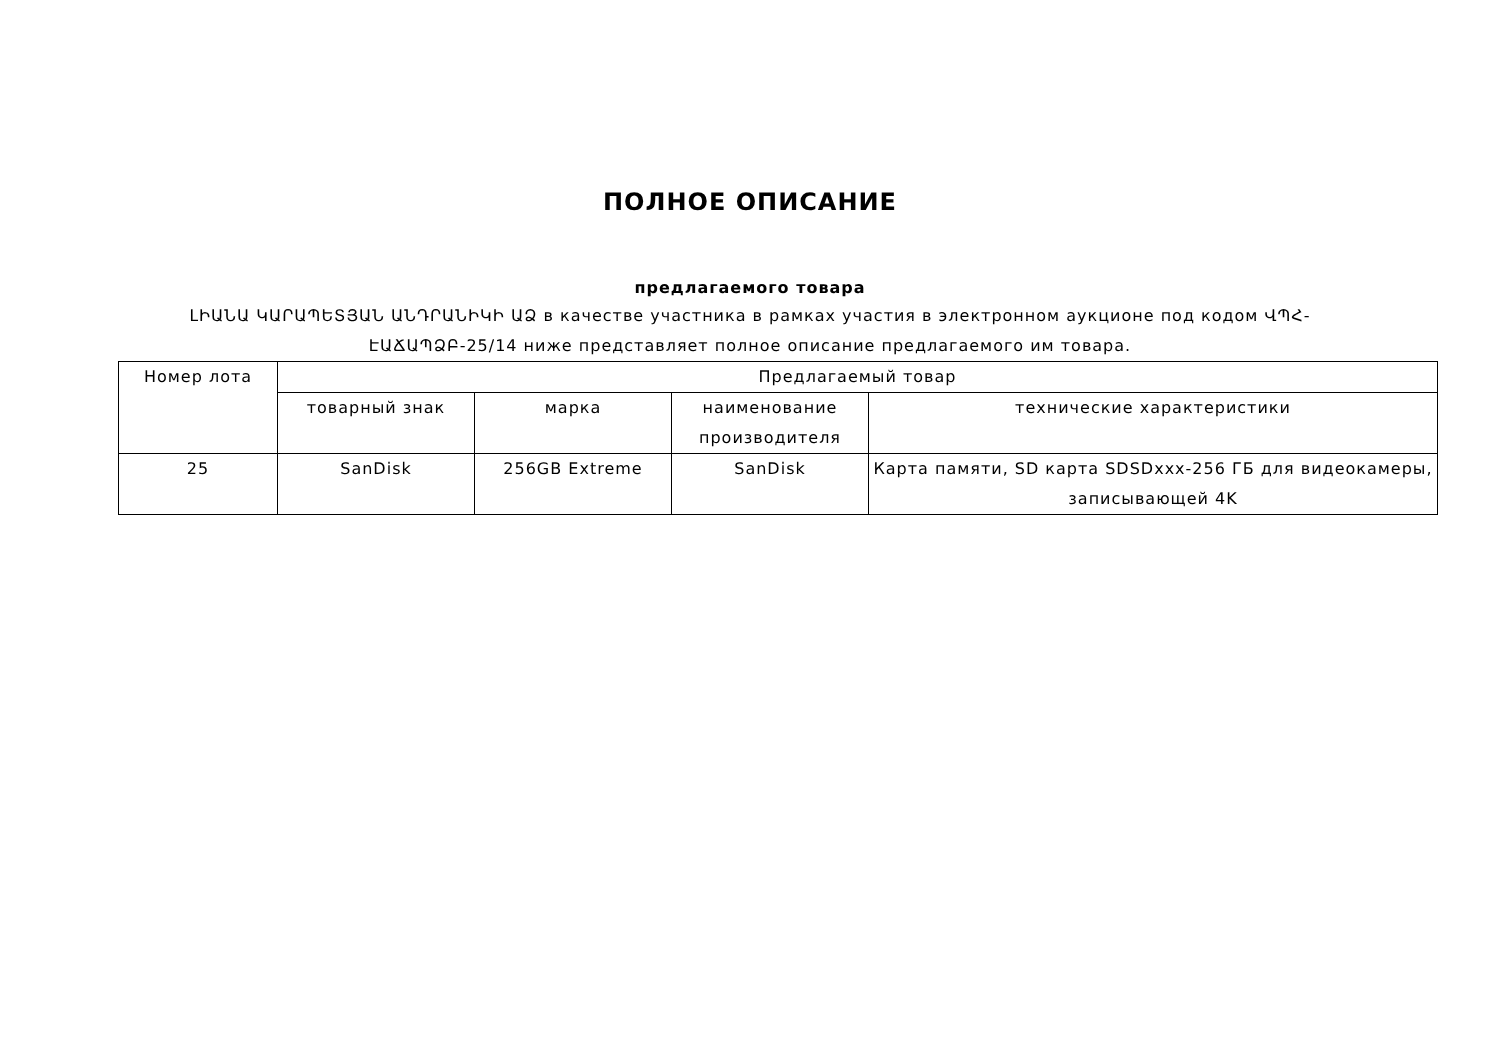ПОЛНОЕ ОПИСАНИЕ
предлагаемого товара
ԼԻԱՆԱ ԿԱՐԱՊԵՏՅԱՆ ԱՆԴՐԱՆԻԿԻ ԱՁ в качестве участника в рамках участия в электронном аукционе под кодом ՎՊՀ-ԷԱՃԱՊՁԲ-25/14 ниже представляет полное описание предлагаемого им товара.
| Номер лота | Предлагаемый товар | | | |
| --- | --- | --- | --- | --- |
| | товарный знак | марка | наименование производителя | технические характеристики |
| 25 | SanDisk | 256GB Extreme | SanDisk | Карта памяти, SD карта SDSDxxx-256 ГБ для видеокамеры, записывающей 4K |